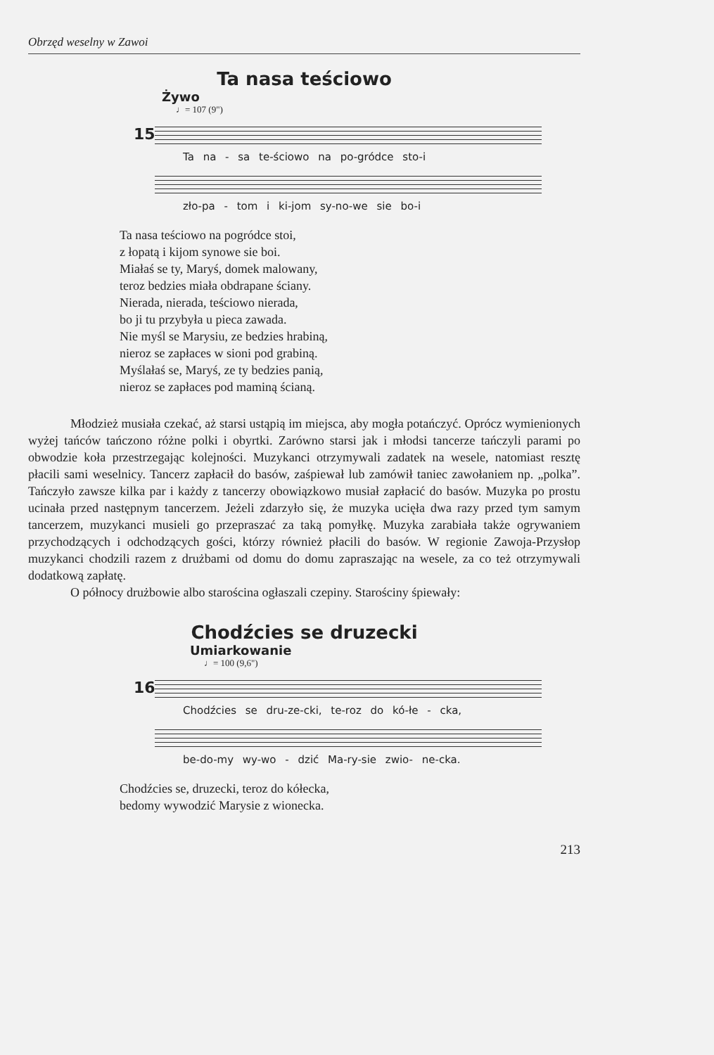Obrzęd weselny w Zawoi
Ta nasa teściowo
Żywo
♩= 107 (9")
15
Ta na - sa te-ściowo na po-gródce sto-i
zło-pa - tom i ki-jom sy-no-we sie bo-i
Ta nasa teściowo na pogródce stoi,
z łopatą i kijom synowe sie boi.
Miałaś se ty, Maryś, domek malowany,
teroz bedzies miała obdrapane ściany.
Nierada, nierada, teściowo nierada,
bo ji tu przybyła u pieca zawada.
Nie myśl se Marysiu, ze bedzies hrabiną,
nieroz se zapłaces w sioni pod grabiną.
Myślałaś se, Maryś, ze ty bedzies panią,
nieroz se zapłaces pod maminą ścianą.
Młodzież musiała czekać, aż starsi ustąpią im miejsca, aby mogła potańczyć. Oprócz wymienionych wyżej tańców tańczono różne polki i obyrtki. Zarówno starsi jak i młodsi tancerze tańczyli parami po obwodzie koła przestrzegając kolejności. Muzykanci otrzymywali zadatek na wesele, natomiast resztę płacili sami weselnicy. Tancerz zapłacił do basów, zaśpiewał lub zamówił taniec zawołaniem np. „polka”. Tańczyło zawsze kilka par i każdy z tancerzy obowiązkowo musiał zapłacić do basów. Muzyka po prostu ucinała przed następnym tancerzem. Jeżeli zdarzyło się, że muzyka ucięła dwa razy przed tym samym tancerzem, muzykanci musieli go przepraszać za taką pomyłkę. Muzyka zarabiała także ogrywaniem przychodzących i odchodzących gości, którzy również płacili do basów. W regionie Zawoja-Przysłop muzykanci chodzili razem z drużbami od domu do domu zapraszając na wesele, za co też otrzymywali dodatkową zapłatę.
O północy drużbowie albo starościna ogłaszali czepiny. Starościny śpiewały:
Chodźcies se druzecki
Umiarkowanie
♩= 100 (9,6")
16
Chodźcies se dru-ze-cki, te-roz do kó-łe - cka,
be-do-my wy-wo - dzić Ma-ry-sie zwio- ne-cka.
Chodźcies se, druzecki, teroz do kółecka,
bedomy wywodzić Marysie z wionecka.
213